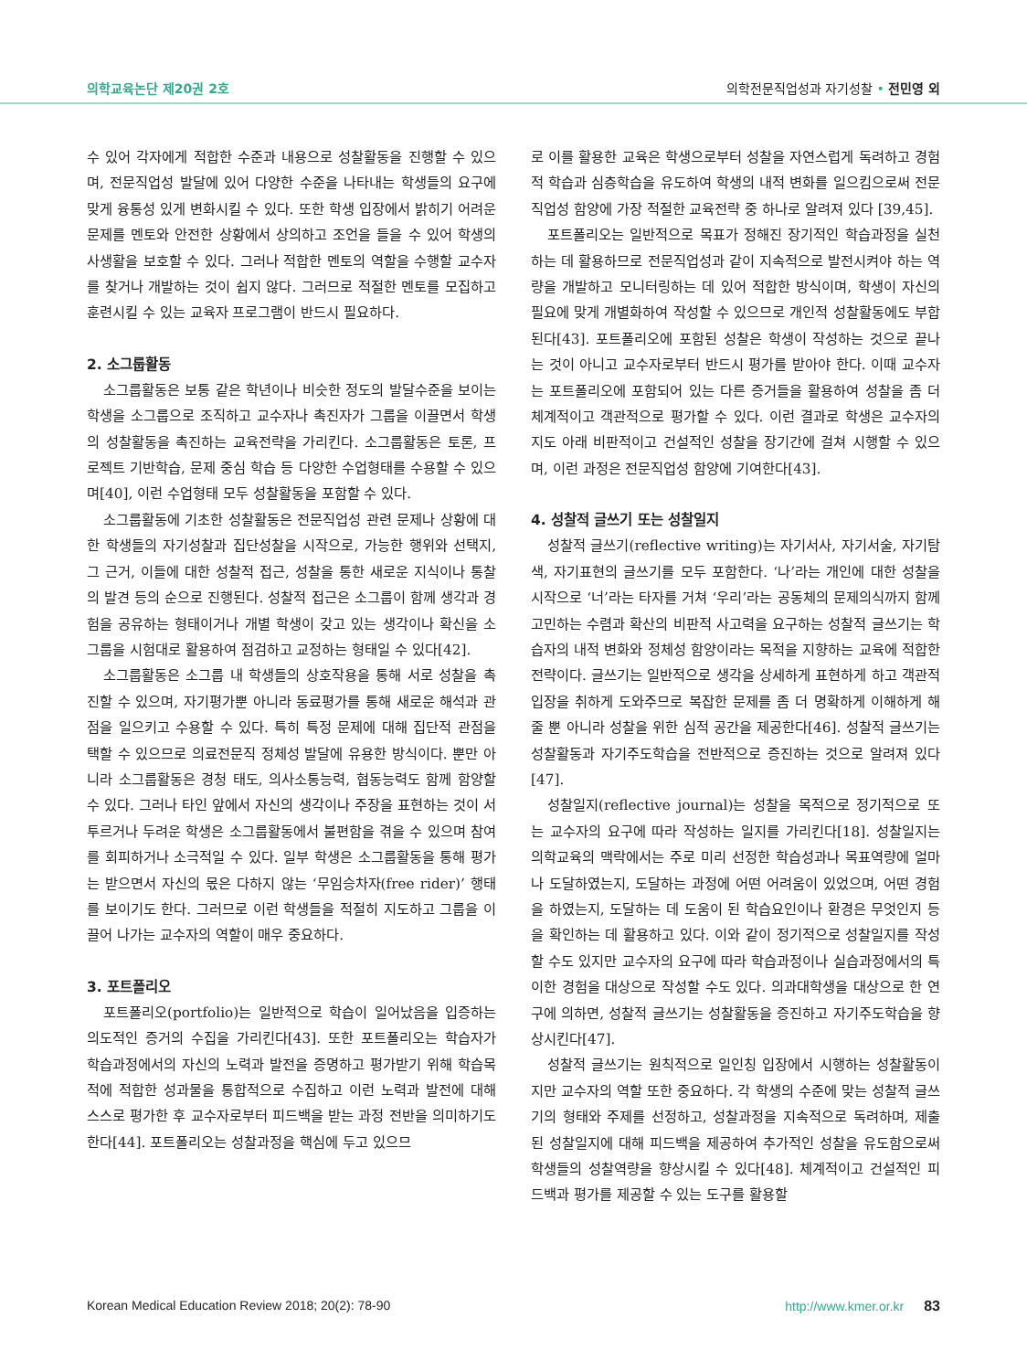의학교육논단 제20권 2호 의학전문직업성과 자기성찰 • 전민영 외
수 있어 각자에게 적합한 수준과 내용으로 성찰활동을 진행할 수 있으며, 전문직업성 발달에 있어 다양한 수준을 나타내는 학생들의 요구에 맞게 융통성 있게 변화시킬 수 있다. 또한 학생 입장에서 밝히기 어려운 문제를 멘토와 안전한 상황에서 상의하고 조언을 들을 수 있어 학생의 사생활을 보호할 수 있다. 그러나 적합한 멘토의 역할을 수행할 교수자를 찾거나 개발하는 것이 쉽지 않다. 그러므로 적절한 멘토를 모집하고 훈련시킬 수 있는 교육자 프로그램이 반드시 필요하다.
2. 소그룹활동
소그룹활동은 보통 같은 학년이나 비슷한 정도의 발달수준을 보이는 학생을 소그룹으로 조직하고 교수자나 촉진자가 그룹을 이끌면서 학생의 성찰활동을 촉진하는 교육전략을 가리킨다. 소그룹활동은 토론, 프로젝트 기반학습, 문제 중심 학습 등 다양한 수업형태를 수용할 수 있으며[40], 이런 수업형태 모두 성찰활동을 포함할 수 있다.
소그룹활동에 기초한 성찰활동은 전문직업성 관련 문제나 상황에 대한 학생들의 자기성찰과 집단성찰을 시작으로, 가능한 행위와 선택지, 그 근거, 이들에 대한 성찰적 접근, 성찰을 통한 새로운 지식이나 통찰의 발견 등의 순으로 진행된다. 성찰적 접근은 소그룹이 함께 생각과 경험을 공유하는 형태이거나 개별 학생이 갖고 있는 생각이나 확신을 소그룹을 시험대로 활용하여 점검하고 교정하는 형태일 수 있다[42].
소그룹활동은 소그룹 내 학생들의 상호작용을 통해 서로 성찰을 촉진할 수 있으며, 자기평가뿐 아니라 동료평가를 통해 새로운 해석과 관점을 일으키고 수용할 수 있다. 특히 특정 문제에 대해 집단적 관점을 택할 수 있으므로 의료전문직 정체성 발달에 유용한 방식이다. 뿐만 아니라 소그룹활동은 경청 태도, 의사소통능력, 협동능력도 함께 함양할 수 있다. 그러나 타인 앞에서 자신의 생각이나 주장을 표현하는 것이 서투르거나 두려운 학생은 소그룹활동에서 불편함을 겪을 수 있으며 참여를 회피하거나 소극적일 수 있다. 일부 학생은 소그룹활동을 통해 평가는 받으면서 자신의 몫은 다하지 않는 ‘무임승차자(free rider)’ 행태를 보이기도 한다. 그러므로 이런 학생들을 적절히 지도하고 그룹을 이끌어 나가는 교수자의 역할이 매우 중요하다.
3. 포트폴리오
포트폴리오(portfolio)는 일반적으로 학습이 일어났음을 입증하는 의도적인 증거의 수집을 가리킨다[43]. 또한 포트폴리오는 학습자가 학습과정에서의 자신의 노력과 발전을 증명하고 평가받기 위해 학습목적에 적합한 성과물을 통합적으로 수집하고 이런 노력과 발전에 대해 스스로 평가한 후 교수자로부터 피드백을 받는 과정 전반을 의미하기도 한다[44]. 포트폴리오는 성찰과정을 핵심에 두고 있으므
로 이를 활용한 교육은 학생으로부터 성찰을 자연스럽게 독려하고 경험적 학습과 심층학습을 유도하여 학생의 내적 변화를 일으킴으로써 전문직업성 함양에 가장 적절한 교육전략 중 하나로 알려져 있다 [39,45].
포트폴리오는 일반적으로 목표가 정해진 장기적인 학습과정을 실천하는 데 활용하므로 전문직업성과 같이 지속적으로 발전시켜야 하는 역량을 개발하고 모니터링하는 데 있어 적합한 방식이며, 학생이 자신의 필요에 맞게 개별화하여 작성할 수 있으므로 개인적 성찰활동에도 부합된다[43]. 포트폴리오에 포함된 성찰은 학생이 작성하는 것으로 끝나는 것이 아니고 교수자로부터 반드시 평가를 받아야 한다. 이때 교수자는 포트폴리오에 포함되어 있는 다른 증거들을 활용하여 성찰을 좀 더 체계적이고 객관적으로 평가할 수 있다. 이런 결과로 학생은 교수자의 지도 아래 비판적이고 건설적인 성찰을 장기간에 걸쳐 시행할 수 있으며, 이런 과정은 전문직업성 함양에 기여한다[43].
4. 성찰적 글쓰기 또는 성찰일지
성찰적 글쓰기(reflective writing)는 자기서사, 자기서술, 자기탐색, 자기표현의 글쓰기를 모두 포함한다. ‘나’라는 개인에 대한 성찰을 시작으로 ‘너’라는 타자를 거쳐 ‘우리’라는 공동체의 문제의식까지 함께 고민하는 수렴과 확산의 비판적 사고력을 요구하는 성찰적 글쓰기는 학습자의 내적 변화와 정체성 함양이라는 목적을 지향하는 교육에 적합한 전략이다. 글쓰기는 일반적으로 생각을 상세하게 표현하게 하고 객관적 입장을 취하게 도와주므로 복잡한 문제를 좀 더 명확하게 이해하게 해줄 뿐 아니라 성찰을 위한 심적 공간을 제공한다[46]. 성찰적 글쓰기는 성찰활동과 자기주도학습을 전반적으로 증진하는 것으로 알려져 있다[47].
성찰일지(reflective journal)는 성찰을 목적으로 정기적으로 또는 교수자의 요구에 따라 작성하는 일지를 가리킨다[18]. 성찰일지는 의학교육의 맥락에서는 주로 미리 선정한 학습성과나 목표역량에 얼마나 도달하였는지, 도달하는 과정에 어떤 어려움이 있었으며, 어떤 경험을 하였는지, 도달하는 데 도움이 된 학습요인이나 환경은 무엇인지 등을 확인하는 데 활용하고 있다. 이와 같이 정기적으로 성찰일지를 작성할 수도 있지만 교수자의 요구에 따라 학습과정이나 실습과정에서의 특이한 경험을 대상으로 작성할 수도 있다. 의과대학생을 대상으로 한 연구에 의하면, 성찰적 글쓰기는 성찰활동을 증진하고 자기주도학습을 향상시킨다[47].
성찰적 글쓰기는 원칙적으로 일인칭 입장에서 시행하는 성찰활동이지만 교수자의 역할 또한 중요하다. 각 학생의 수준에 맞는 성찰적 글쓰기의 형태와 주제를 선정하고, 성찰과정을 지속적으로 독려하며, 제출된 성찰일지에 대해 피드백을 제공하여 추가적인 성찰을 유도함으로써 학생들의 성찰역량을 향상시킬 수 있다[48]. 체계적이고 건설적인 피드백과 평가를 제공할 수 있는 도구를 활용할
Korean Medical Education Review 2018; 20(2): 78-90 http://www.kmer.or.kr 83